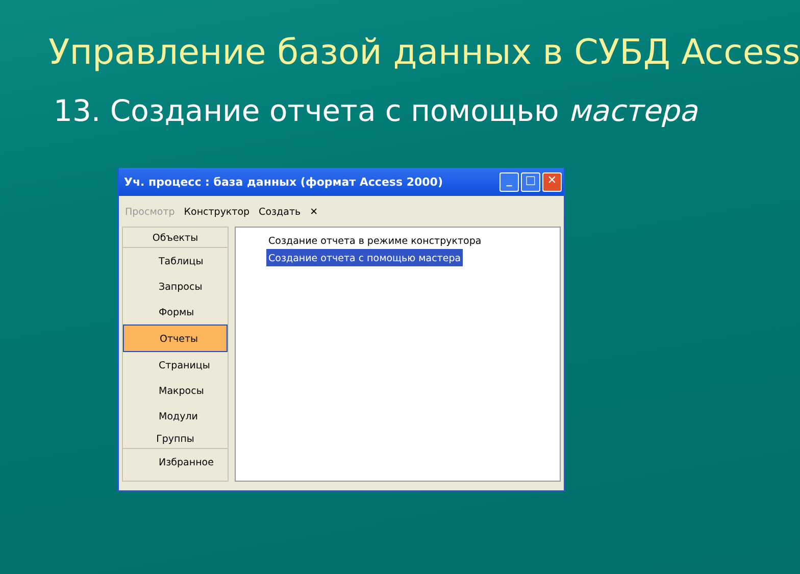Управление базой данных в СУБД Access
13. Создание отчета с помощью мастера
Уч. процесс : база данных (формат Access 2000) _ □ ✕
Просмотр Конструктор Создать ✕
Объекты
Таблицы
Запросы
Формы
Отчеты
Страницы
Макросы
Модули
Группы
Избранное
Создание отчета в режиме конструктора
Создание отчета с помощью мастера